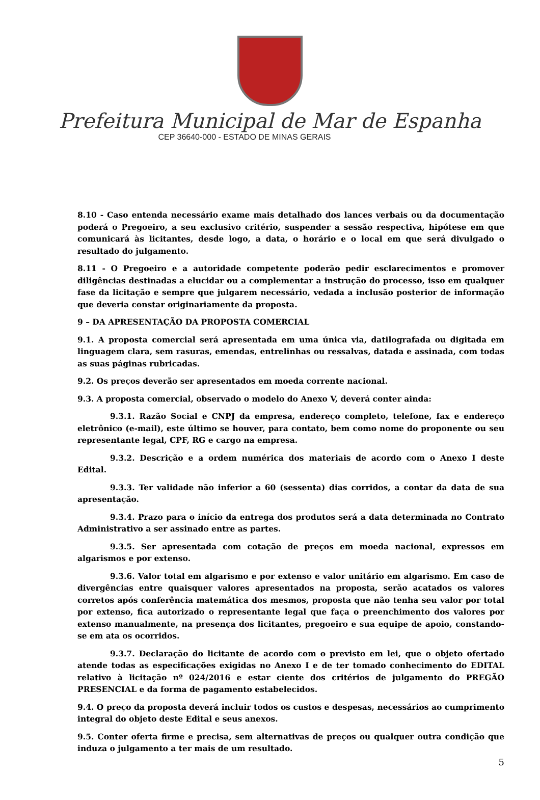Prefeitura Municipal de Mar de Espanha
CEP 36640-000 - ESTADO DE MINAS GERAIS
8.10 - Caso entenda necessário exame mais detalhado dos lances verbais ou da documentação poderá o Pregoeiro, a seu exclusivo critério, suspender a sessão respectiva, hipótese em que comunicará às licitantes, desde logo, a data, o horário e o local em que será divulgado o resultado do julgamento.
8.11 - O Pregoeiro e a autoridade competente poderão pedir esclarecimentos e promover diligências destinadas a elucidar ou a complementar a instrução do processo, isso em qualquer fase da licitação e sempre que julgarem necessário, vedada a inclusão posterior de informação que deveria constar originariamente da proposta.
9 – DA APRESENTAÇÃO DA PROPOSTA COMERCIAL
9.1. A proposta comercial será apresentada em uma única via, datilografada ou digitada em linguagem clara, sem rasuras, emendas, entrelinhas ou ressalvas, datada e assinada, com todas as suas páginas rubricadas.
9.2. Os preços deverão ser apresentados em moeda corrente nacional.
9.3. A proposta comercial, observado o modelo do Anexo V, deverá conter ainda:
9.3.1. Razão Social e CNPJ da empresa, endereço completo, telefone, fax e endereço eletrônico (e-mail), este último se houver, para contato, bem como nome do proponente ou seu representante legal, CPF, RG e cargo na empresa.
9.3.2. Descrição e a ordem numérica dos materiais de acordo com o Anexo I deste Edital.
9.3.3. Ter validade não inferior a 60 (sessenta) dias corridos, a contar da data de sua apresentação.
9.3.4. Prazo para o início da entrega dos produtos será a data determinada no Contrato Administrativo a ser assinado entre as partes.
9.3.5. Ser apresentada com cotação de preços em moeda nacional, expressos em algarismos e por extenso.
9.3.6. Valor total em algarismo e por extenso e valor unitário em algarismo. Em caso de divergências entre quaisquer valores apresentados na proposta, serão acatados os valores corretos após conferência matemática dos mesmos, proposta que não tenha seu valor por total por extenso, fica autorizado o representante legal que faça o preenchimento dos valores por extenso manualmente, na presença dos licitantes, pregoeiro e sua equipe de apoio, constando-se em ata os ocorridos.
9.3.7. Declaração do licitante de acordo com o previsto em lei, que o objeto ofertado atende todas as especificações exigidas no Anexo I e de ter tomado conhecimento do EDITAL relativo à licitação nº 024/2016 e estar ciente dos critérios de julgamento do PREGÃO PRESENCIAL e da forma de pagamento estabelecidos.
9.4. O preço da proposta deverá incluir todos os custos e despesas, necessários ao cumprimento integral do objeto deste Edital e seus anexos.
9.5. Conter oferta firme e precisa, sem alternativas de preços ou qualquer outra condição que induza o julgamento a ter mais de um resultado.
5